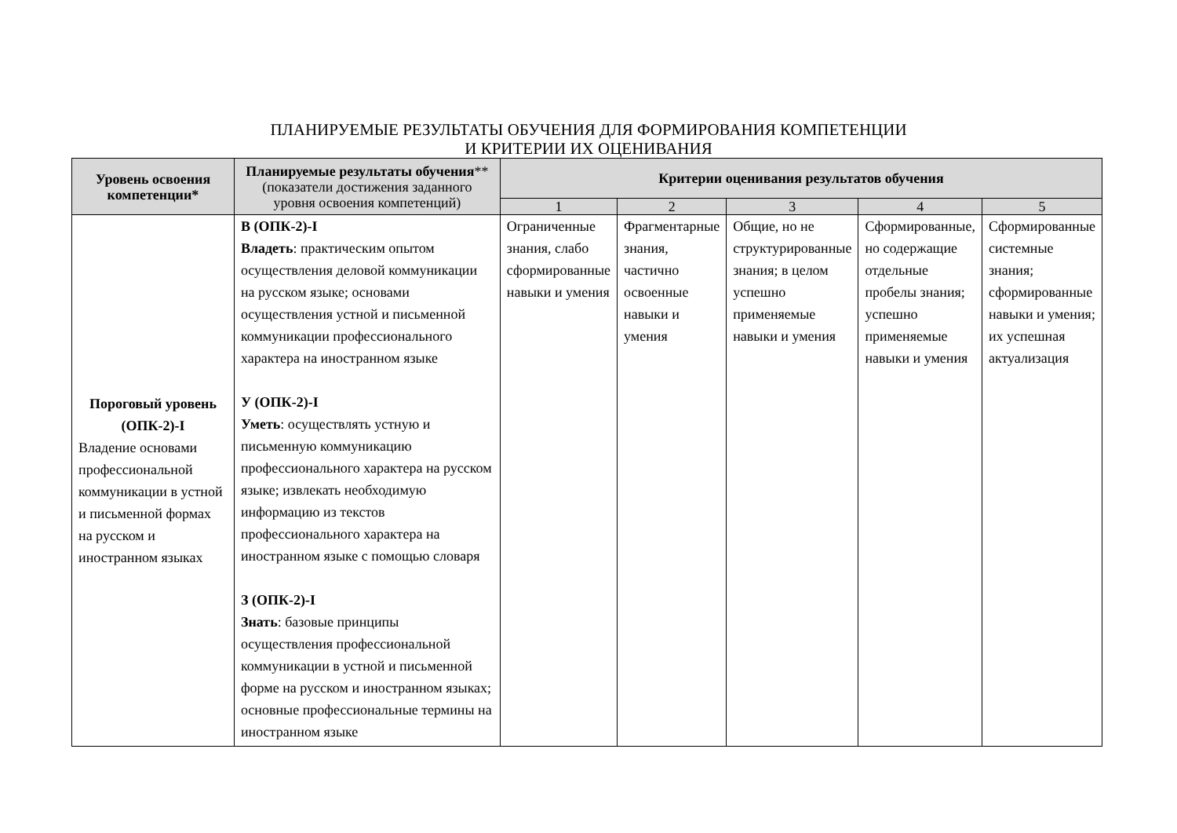ПЛАНИРУЕМЫЕ РЕЗУЛЬТАТЫ ОБУЧЕНИЯ ДЛЯ ФОРМИРОВАНИЯ КОМПЕТЕНЦИИ
И КРИТЕРИИ ИХ ОЦЕНИВАНИЯ
| Уровень освоения компетенции* | Планируемые результаты обучения ** (показатели достижения заданного уровня освоения компетенций) | Критерии оценивания результатов обучения | | | | |
| --- | --- | --- | --- | --- | --- | --- |
| | | 1 | 2 | 3 | 4 | 5 |
| Пороговый уровень (ОПК-2)-I Владение основами профессиональной коммуникации в устной и письменной формах на русском и иностранном языках | В (ОПК-2)-I Владеть : практическим опытом осуществления деловой коммуникации на русском языке; основами осуществления устной и письменной коммуникации профессионального характера на иностранном языке У (ОПК-2)-I Уметь : осуществлять устную и письменную коммуникацию профессионального характера на русском языке; извлекать необходимую информацию из текстов профессионального характера на иностранном языке с помощью словаря З (ОПК-2)-I Знать : базовые принципы осуществления профессиональной коммуникации в устной и письменной форме на русском и иностранном языках; основные профессиональные термины на иностранном языке | Ограниченные знания, слабо сформированные навыки и умения | Фрагментарные знания, частично освоенные навыки и умения | Общие, но не структурированные знания; в целом успешно применяемые навыки и умения | Сформированные, но содержащие отдельные пробелы знания; успешно применяемые навыки и умения | Сформированные системные знания; сформированные навыки и умения; их успешная актуализация |